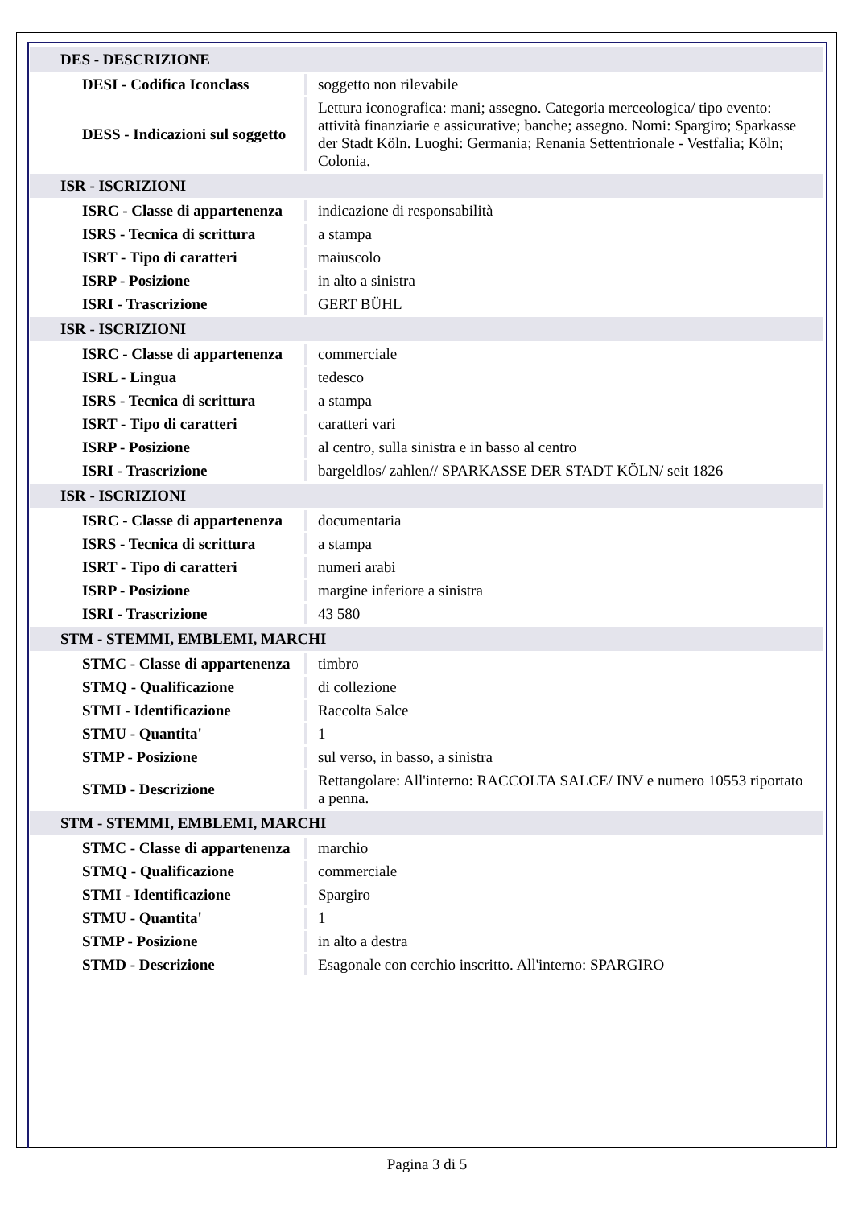| DES - DESCRIZIONE | |
| DESI - Codifica Iconclass | soggetto non rilevabile |
| DESS - Indicazioni sul soggetto | Lettura iconografica: mani; assegno. Categoria merceologica/ tipo evento: attività finanziarie e assicurative; banche; assegno. Nomi: Spargiro; Sparkasse der Stadt Köln. Luoghi: Germania; Renania Settentrionale - Vestfalia; Köln; Colonia. |
| ISR - ISCRIZIONI | |
| ISRC - Classe di appartenenza | indicazione di responsabilità |
| ISRS - Tecnica di scrittura | a stampa |
| ISRT - Tipo di caratteri | maiuscolo |
| ISRP - Posizione | in alto a sinistra |
| ISRI - Trascrizione | GERT BÜHL |
| ISR - ISCRIZIONI | |
| ISRC - Classe di appartenenza | commerciale |
| ISRL - Lingua | tedesco |
| ISRS - Tecnica di scrittura | a stampa |
| ISRT - Tipo di caratteri | caratteri vari |
| ISRP - Posizione | al centro, sulla sinistra e in basso al centro |
| ISRI - Trascrizione | bargeldlos/ zahlen// SPARKASSE DER STADT KÖLN/ seit 1826 |
| ISR - ISCRIZIONI | |
| ISRC - Classe di appartenenza | documentaria |
| ISRS - Tecnica di scrittura | a stampa |
| ISRT - Tipo di caratteri | numeri arabi |
| ISRP - Posizione | margine inferiore a sinistra |
| ISRI - Trascrizione | 43 580 |
| STM - STEMMI, EMBLEMI, MARCHI | |
| STMC - Classe di appartenenza | timbro |
| STMQ - Qualificazione | di collezione |
| STMI - Identificazione | Raccolta Salce |
| STMU - Quantita' | 1 |
| STMP - Posizione | sul verso, in basso, a sinistra |
| STMD - Descrizione | Rettangolare: All'interno: RACCOLTA SALCE/ INV e numero 10553 riportato a penna. |
| STM - STEMMI, EMBLEMI, MARCHI | |
| STMC - Classe di appartenenza | marchio |
| STMQ - Qualificazione | commerciale |
| STMI - Identificazione | Spargiro |
| STMU - Quantita' | 1 |
| STMP - Posizione | in alto a destra |
| STMD - Descrizione | Esagonale con cerchio inscritto. All'interno: SPARGIRO |
Pagina 3 di 5